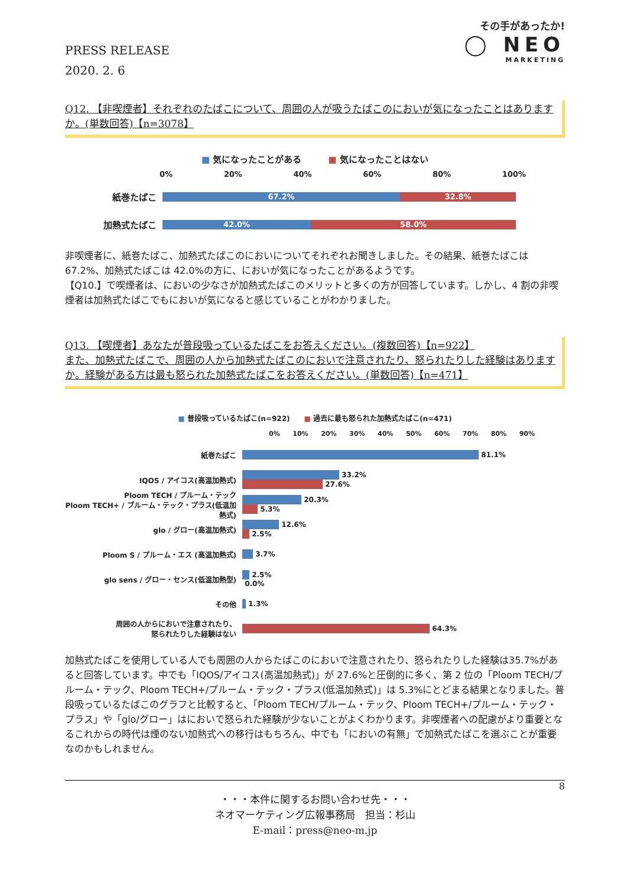PRESS RELEASE
2020. 2. 6
その手があったか!
◯ NEO
MARKETING
Q12. 【非喫煙者】それぞれのたばこについて、周囲の人が吸うたばこのにおいが気になったことはありますか。(単数回答)【n=3078】
■ 気になったことがある　　　■ 気になったことはない
0% 20% 40% 60% 80% 100%
紙巻たばこ
67.2% 32.8%
加熱式たばこ
42.0% 58.0%
非喫煙者に、紙巻たばこ、加熱式たばこのにおいについてそれぞれお聞きしました。その結果、紙巻たばこは67.2%、加熱式たばこは 42.0%の方に、においが気になったことがあるようです。
【Q10.】で喫煙者は、においの少なさが加熱式たばこのメリットと多くの方が回答しています。しかし、4 割の非喫煙者は加熱式たばこでもにおいが気になると感じていることがわかりました。
Q13. 【喫煙者】あなたが普段吸っているたばこをお答えください。(複数回答)【n=922】
また、加熱式たばこで、周囲の人から加熱式たばこのにおいで注意されたり、怒られたりした経験はありますか。経験がある方は最も怒られた加熱式たばこをお答えください。(単数回答)【n=471】
■ 普段吸っているたばこ(n=922)　　■ 過去に最も怒られた加熱式たばこ(n=471)
0% 10% 20% 30% 40% 50% 60% 70% 80% 90%
紙巻たばこ
81.1%
IQOS / アイコス(高温加熱式)
33.2%
27.6%
Ploom TECH / プルーム・テック
Ploom TECH+ / プルーム・テック・プラス(低温加熱式)
20.3%
5.3%
glo / グロー(高温加熱式)
12.6%
2.5%
Ploom S / プルーム・エス (高温加熱式) 3.7%
glo sens / グロー・センス(低温加熱型)
2.5%
0.0%
その他 1.3%
周囲の人からにおいで注意されたり、
怒られたりした経験はない
64.3%
加熱式たばこを使用している人でも周囲の人からたばこのにおいで注意されたり、怒られたりした経験は35.7%があると回答しています。中でも「IQOS/アイコス(高温加熱式)」が 27.6%と圧倒的に多く、第 2 位の「Ploom TECH/プルーム・テック、Ploom TECH+/プルーム・テック・プラス(低温加熱式)」は 5.3%にとどまる結果となりました。普段吸っているたばこのグラフと比較すると、「Ploom TECH/プルーム・テック、Ploom TECH+/プルーム・テック・プラス」や「glo/グロー」はにおいで怒られた経験が少ないことがよくわかります。非喫煙者への配慮がより重要となるこれからの時代は煙のない加熱式への移行はもちろん、中でも「においの有無」で加熱式たばこを選ぶことが重要なのかもしれません。
8
・・・本件に関するお問い合わせ先・・・
ネオマーケティング広報事務局　担当：杉山
E-mail：press@neo-m.jp